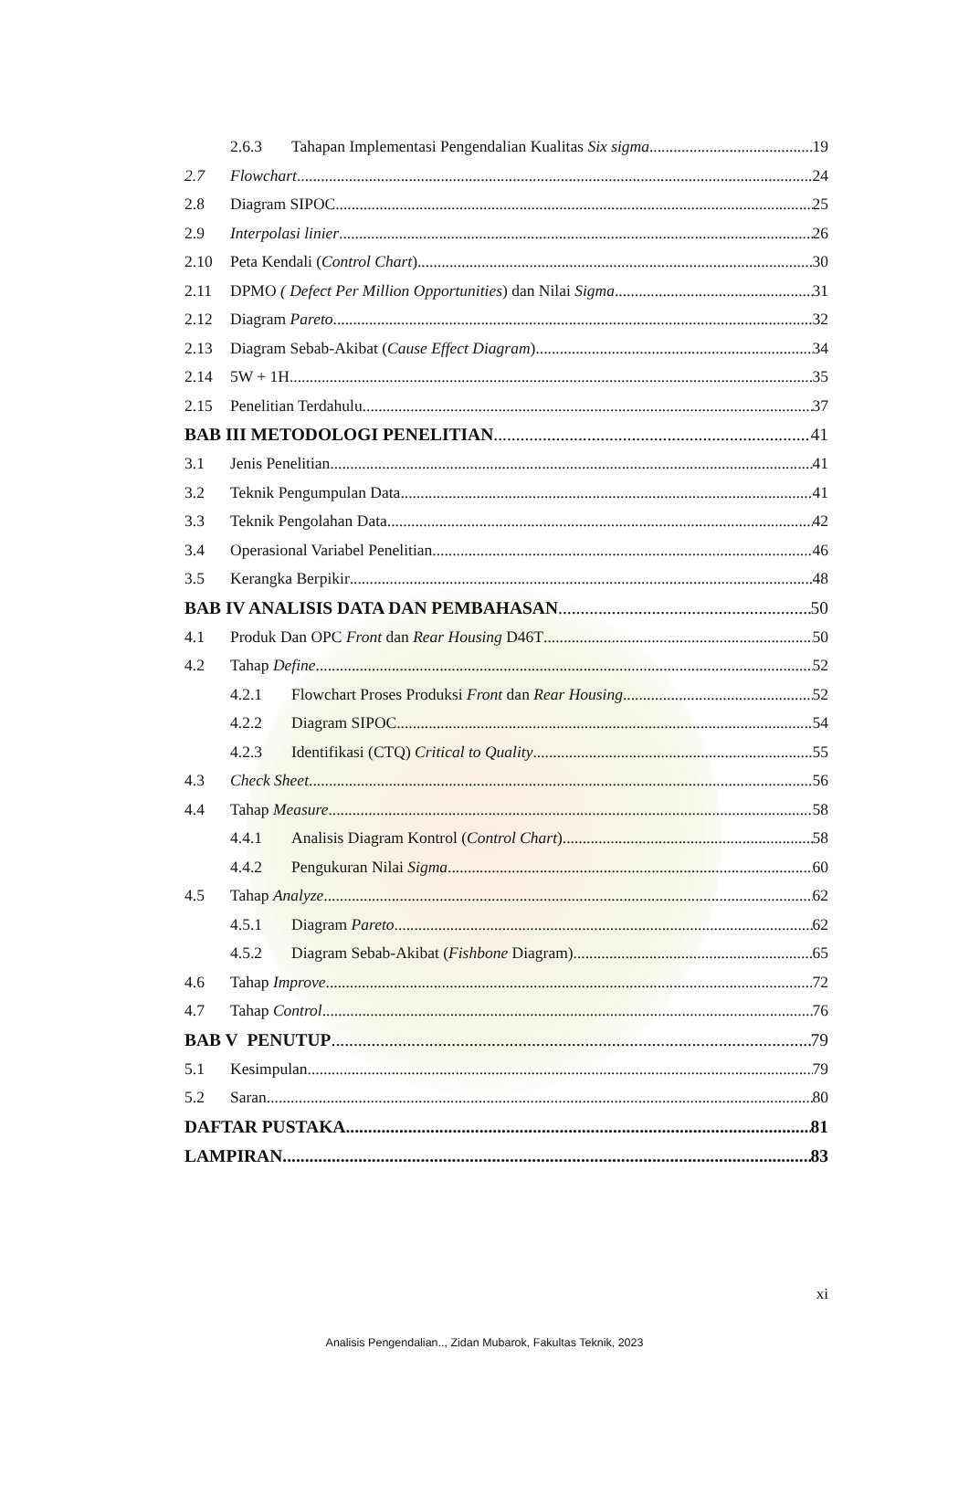2.6.3 Tahapan Implementasi Pengendalian Kualitas Six sigma 19
2.7 Flowchart 24
2.8 Diagram SIPOC 25
2.9 Interpolasi linier 26
2.10 Peta Kendali (Control Chart) 30
2.11 DPMO ( Defect Per Million Opportunities) dan Nilai Sigma 31
2.12 Diagram Pareto 32
2.13 Diagram Sebab-Akibat (Cause Effect Diagram) 34
2.14 5W + 1H 35
2.15 Penelitian Terdahulu 37
BAB III METODOLOGI PENELITIAN 41
3.1 Jenis Penelitian 41
3.2 Teknik Pengumpulan Data 41
3.3 Teknik Pengolahan Data 42
3.4 Operasional Variabel Penelitian 46
3.5 Kerangka Berpikir 48
BAB IV ANALISIS DATA DAN PEMBAHASAN 50
4.1 Produk Dan OPC Front dan Rear Housing D46T 50
4.2 Tahap Define 52
4.2.1 Flowchart Proses Produksi Front dan Rear Housing 52
4.2.2 Diagram SIPOC 54
4.2.3 Identifikasi (CTQ) Critical to Quality 55
4.3 Check Sheet 56
4.4 Tahap Measure 58
4.4.1 Analisis Diagram Kontrol (Control Chart) 58
4.4.2 Pengukuran Nilai Sigma 60
4.5 Tahap Analyze 62
4.5.1 Diagram Pareto 62
4.5.2 Diagram Sebab-Akibat (Fishbone Diagram) 65
4.6 Tahap Improve 72
4.7 Tahap Control 76
BAB V PENUTUP 79
5.1 Kesimpulan 79
5.2 Saran 80
DAFTAR PUSTAKA 81
LAMPIRAN 83
xi
Analisis Pengendalian.., Zidan Mubarok, Fakultas Teknik, 2023